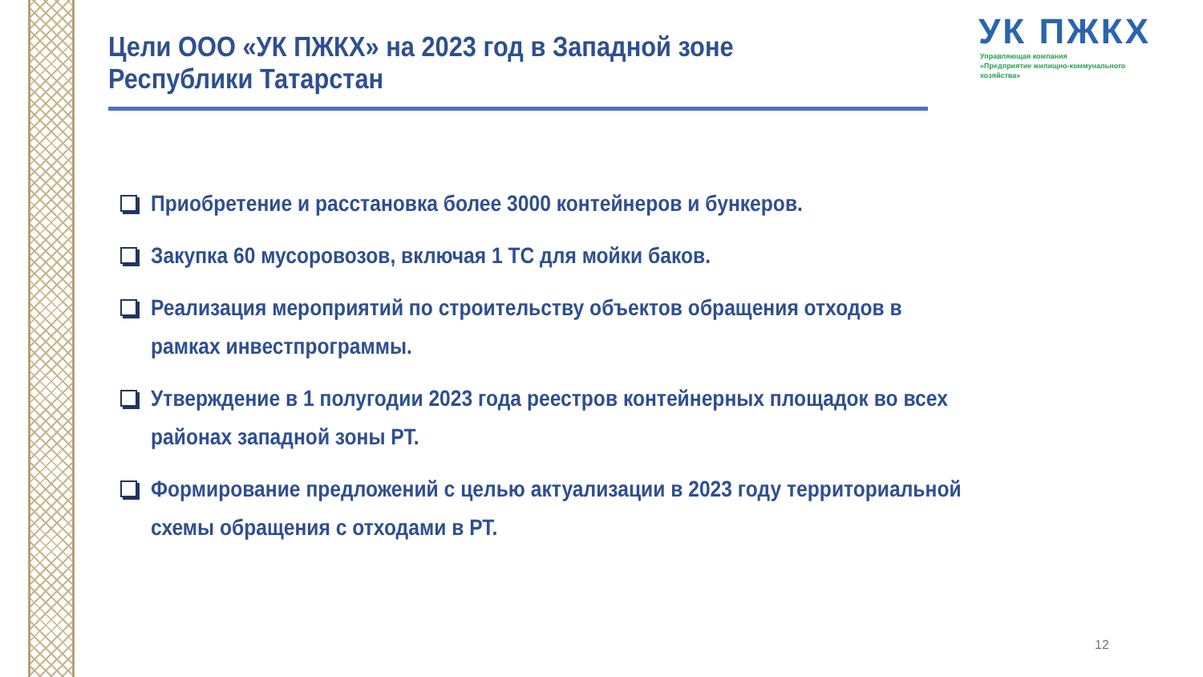Цели ООО «УК ПЖКХ» на 2023 год в Западной зоне
Республики Татарстан
УК ПЖКХ
Управляющая компания
«Предприятие жилищно-коммунального
хозяйства»
Приобретение и расстановка более 3000 контейнеров и бункеров.
Закупка 60 мусоровозов, включая 1 ТС для мойки баков.
Реализация мероприятий по строительству объектов обращения отходов в рамках инвестпрограммы.
Утверждение в 1 полугодии 2023 года реестров контейнерных площадок во всех районах западной зоны РТ.
Формирование предложений с целью актуализации в 2023 году территориальной схемы обращения с отходами в РТ.
12